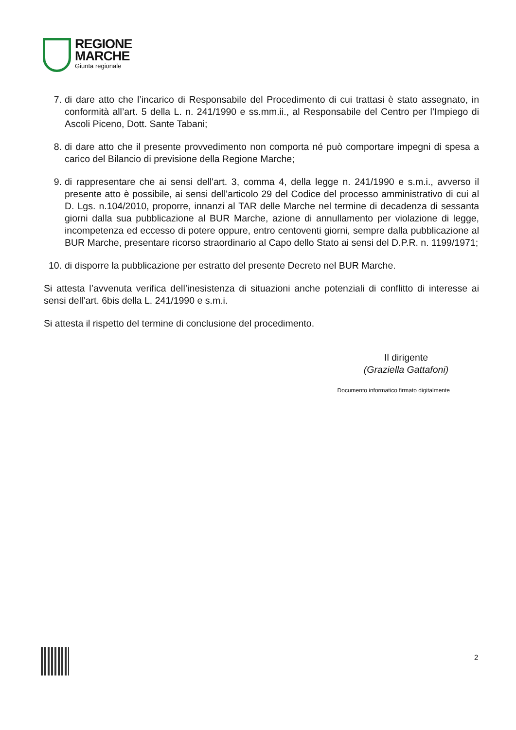REGIONE
MARCHE
Giunta regionale
7. di dare atto che l’incarico di Responsabile del Procedimento di cui trattasi è stato assegnato, in conformità all’art. 5 della L. n. 241/1990 e ss.mm.ii., al Responsabile del Centro per l’Impiego di Ascoli Piceno, Dott. Sante Tabani;
8. di dare atto che il presente provvedimento non comporta né può comportare impegni di spesa a carico del Bilancio di previsione della Regione Marche;
9. di rappresentare che ai sensi dell'art. 3, comma 4, della legge n. 241/1990 e s.m.i., avverso il presente atto è possibile, ai sensi dell'articolo 29 del Codice del processo amministrativo di cui al D. Lgs. n.104/2010, proporre, innanzi al TAR delle Marche nel termine di decadenza di sessanta giorni dalla sua pubblicazione al BUR Marche, azione di annullamento per violazione di legge, incompetenza ed eccesso di potere oppure, entro centoventi giorni, sempre dalla pubblicazione al BUR Marche, presentare ricorso straordinario al Capo dello Stato ai sensi del D.P.R. n. 1199/1971;
10. di disporre la pubblicazione per estratto del presente Decreto nel BUR Marche.
Si attesta l’avvenuta verifica dell’inesistenza di situazioni anche potenziali di conflitto di interesse ai sensi dell’art. 6bis della L. 241/1990 e s.m.i.
Si attesta il rispetto del termine di conclusione del procedimento.
Il dirigente
(Graziella Gattafoni)
Documento informatico firmato digitalmente
2